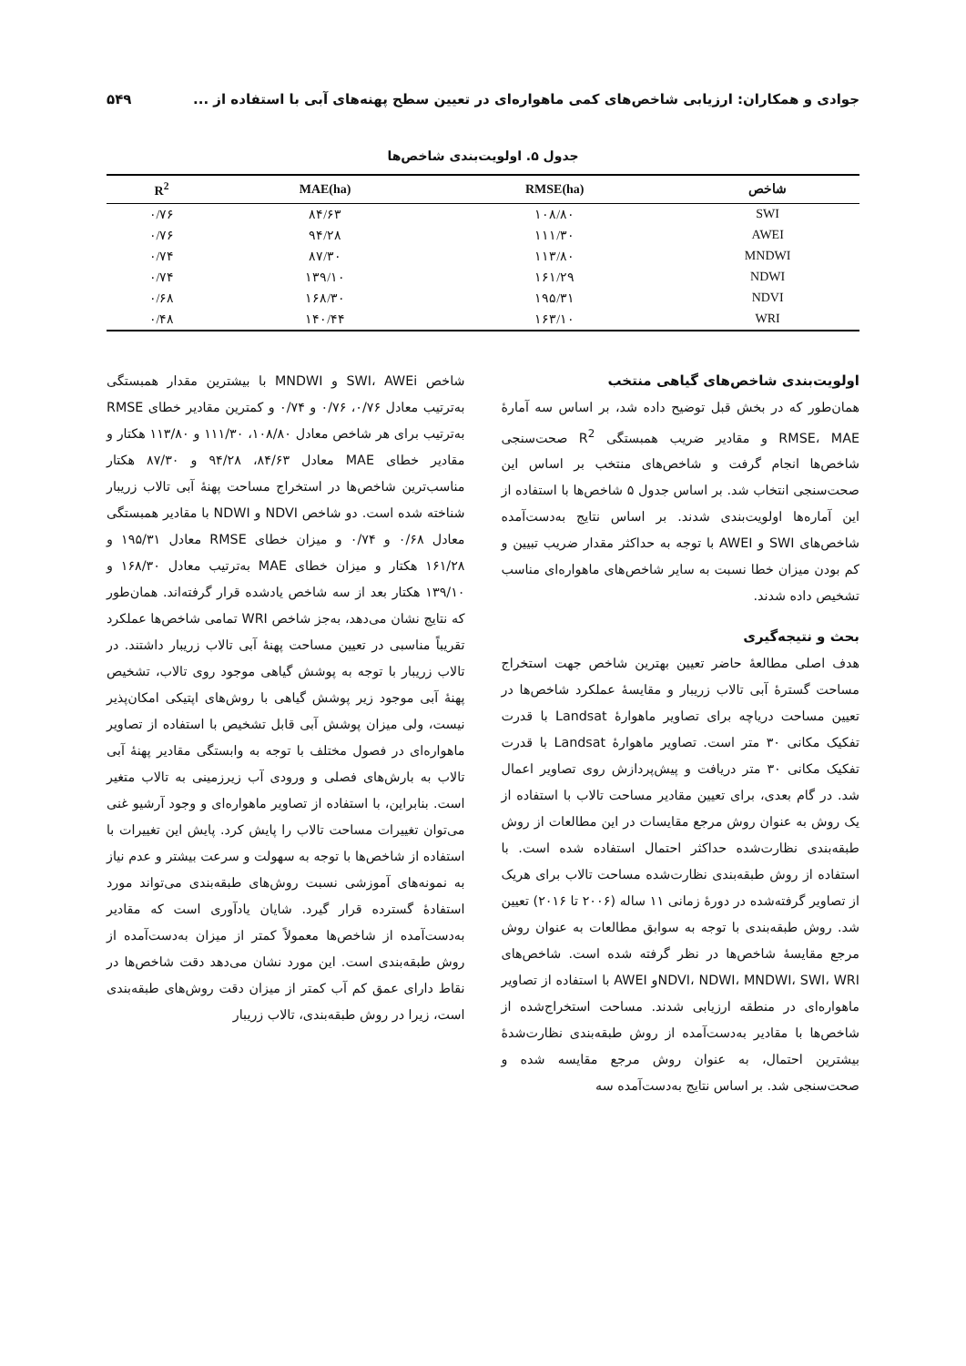جوادی و همکاران: ارزیابی شاخص‌های کمی ماهواره‌ای در تعیین سطح پهنه‌های آبی با استفاده از ... ۵۴۹
جدول ۵. اولویت‌بندی شاخص‌ها
| شاخص | RMSE(ha) | MAE(ha) | R<sup>2</sup> |
| --- | --- | --- | --- |
| SWI | ۱۰۸/۸۰ | ۸۴/۶۳ | ۰/۷۶ |
| AWEI | ۱۱۱/۳۰ | ۹۴/۲۸ | ۰/۷۶ |
| MNDWI | ۱۱۳/۸۰ | ۸۷/۳۰ | ۰/۷۴ |
| NDWI | ۱۶۱/۲۹ | ۱۳۹/۱۰ | ۰/۷۴ |
| NDVI | ۱۹۵/۳۱ | ۱۶۸/۳۰ | ۰/۶۸ |
| WRI | ۱۶۳/۱۰ | ۱۴۰/۴۴ | ۰/۴۸ |
اولویت‌بندی شاخص‌های گیاهی منتخب
همان‌طور که در بخش قبل توضیح داده شد، بر اساس سه آمارۀ RMSE، MAE و مقادیر ضریب همبستگی R<sup>2</sup> صحت‌سنجی شاخص‌ها انجام گرفت و شاخص‌های منتخب بر اساس این صحت‌سنجی انتخاب شد. بر اساس جدول ۵ شاخص‌ها با استفاده از این آماره‌ها اولویت‌بندی شدند. بر اساس نتایج به‌دست‌آمده شاخص‌های SWI و AWEI با توجه به حداکثر مقدار ضریب تبیین و کم بودن میزان خطا نسبت به سایر شاخص‌های ماهواره‌ای مناسب تشخیص داده شدند.
بحث و نتیجه‌گیری
هدف اصلی مطالعۀ حاضر تعیین بهترین شاخص جهت استخراج مساحت گسترۀ آبی تالاب زریبار و مقایسۀ عملکرد شاخص‌ها در تعیین مساحت دریاچه برای تصاویر ماهوارۀ Landsat با قدرت تفکیک مکانی ۳۰ متر است. تصاویر ماهوارۀ Landsat با قدرت تفکیک مکانی ۳۰ متر دریافت و پیش‌پردازش روی تصاویر اعمال شد. در گام بعدی، برای تعیین مقادیر مساحت تالاب با استفاده از یک روش به عنوان روش مرجع مقایسات در این مطالعات از روش طبقه‌بندی نظارت‌شده حداکثر احتمال استفاده شده است. با استفاده از روش طبقه‌بندی نظارت‌شده مساحت تالاب برای هریک از تصاویر گرفته‌شده در دورۀ زمانی ۱۱ ساله (۲۰۰۶ تا ۲۰۱۶) تعیین شد. روش طبقه‌بندی با توجه به سوابق مطالعات به عنوان روش مرجع مقایسۀ شاخص‌ها در نظر گرفته شده است. شاخص‌های NDVI، NDWI، MNDWI، SWI، WRIو AWEI با استفاده از تصاویر ماهواره‌ای در منطقه ارزیابی شدند. مساحت استخراج‌شده از شاخص‌ها با مقادیر به‌دست‌آمده از روش طبقه‌بندی نظارت‌شدۀ بیشترین احتمال، به عنوان روش مرجع مقایسه شده و صحت‌سنجی شد. بر اساس نتایج به‌دست‌آمده سه
شاخص SWI، AWEi و MNDWI با بیشترین مقدار همبستگی به‌ترتیب معادل ۰/۷۶، ۰/۷۶ و ۰/۷۴ و کمترین مقادیر خطای RMSE به‌ترتیب برای هر شاخص معادل ۱۰۸/۸۰، ۱۱۱/۳۰ و ۱۱۳/۸۰ هکتار و مقادیر خطای MAE معادل ۸۴/۶۳، ۹۴/۲۸ و ۸۷/۳۰ هکتار مناسب‌ترین شاخص‌ها در استخراج مساحت پهنۀ آبی تالاب زریبار شناخته شده است. دو شاخص NDVI و NDWI با مقادیر همبستگی معادل ۰/۶۸ و ۰/۷۴ و میزان خطای RMSE معادل ۱۹۵/۳۱ و ۱۶۱/۲۸ هکتار و میزان خطای MAE به‌ترتیب معادل ۱۶۸/۳۰ و ۱۳۹/۱۰ هکتار بعد از سه شاخص یادشده قرار گرفته‌اند. همان‌طور که نتایج نشان می‌دهد، به‌جز شاخص WRI تمامی شاخص‌ها عملکرد تقریباً مناسبی در تعیین مساحت پهنۀ آبی تالاب زریبار داشتند. در تالاب زریبار با توجه به پوشش گیاهی موجود روی تالاب، تشخیص پهنۀ آبی موجود زیر پوشش گیاهی با روش‌های اپتیکی امکان‌پذیر نیست، ولی میزان پوشش آبی قابل تشخیص با استفاده از تصاویر ماهواره‌ای در فصول مختلف با توجه به وابستگی مقادیر پهنۀ آبی تالاب به بارش‌های فصلی و ورودی آب زیرزمینی به تالاب متغیر است. بنابراین، با استفاده از تصاویر ماهواره‌ای و وجود آرشیو غنی می‌توان تغییرات مساحت تالاب را پایش کرد. پایش این تغییرات با استفاده از شاخص‌ها با توجه به سهولت و سرعت بیشتر و عدم نیاز به نمونه‌های آموزشی نسبت روش‌های طبقه‌بندی می‌تواند مورد استفادۀ گسترده قرار گیرد. شایان یادآوری است که مقادیر به‌دست‌آمده از شاخص‌ها معمولاً کمتر از میزان به‌دست‌آمده از روش طبقه‌بندی است. این مورد نشان می‌دهد دقت شاخص‌ها در نقاط دارای عمق کم آب کمتر از میزان دقت روش‌های طبقه‌بندی است، زیرا در روش طبقه‌بندی، تالاب زریبار